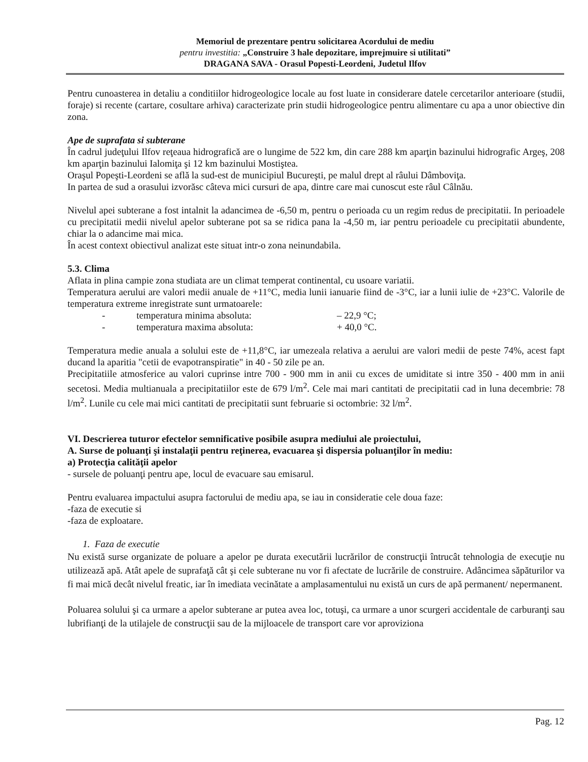Memoriul de prezentare pentru solicitarea Acordului de mediu
pentru investitia: „Construire 3 hale depozitare, imprejmuire si utilitati”
DRAGANA SAVA - Orasul Popesti-Leordeni, Judetul Ilfov
Pentru cunoasterea in detaliu a conditiilor hidrogeologice locale au fost luate in considerare datele cercetarilor anterioare (studii, foraje) si recente (cartare, cosultare arhiva) caracterizate prin studii hidrogeologice pentru alimentare cu apa a unor obiective din zona.
Ape de suprafata si subterane
În cadrul judeţului Ilfov reţeaua hidrografică are o lungime de 522 km, din care 288 km aparţin bazinului hidrografic Argeş, 208 km aparţin bazinului Ialomiţa şi 12 km bazinului Mostiştea.
Oraşul Popeşti-Leordeni se află la sud-est de municipiul Bucureşti, pe malul drept al râului Dâmboviţa.
In partea de sud a orasului izvorăsc câteva mici cursuri de apa, dintre care mai cunoscut este râul Câlnău.
Nivelul apei subterane a fost intalnit la adancimea de -6,50 m, pentru o perioada cu un regim redus de precipitatii. In perioadele cu precipitatii medii nivelul apelor subterane pot sa se ridica pana la -4,50 m, iar pentru perioadele cu precipitatii abundente, chiar la o adancime mai mica.
În acest context obiectivul analizat este situat intr-o zona neinundabila.
5.3. Clima
Aflata in plina campie zona studiata are un climat temperat continental, cu usoare variatii.
Temperatura aerului are valori medii anuale de +11°C, media lunii ianuarie fiind de -3°C, iar a lunii iulie de +23°C. Valorile de temperatura extreme inregistrate sunt urmatoarele:
- temperatura minima absoluta: – 22,9 °C;
- temperatura maxima absoluta: + 40,0 °C.
Temperatura medie anuala a solului este de +11,8°C, iar umezeala relativa a aerului are valori medii de peste 74%, acest fapt ducand la aparitia "cetii de evapotranspiratie" in 40 - 50 zile pe an.
Precipitatiile atmosferice au valori cuprinse intre 700 - 900 mm in anii cu exces de umiditate si intre 350 - 400 mm in anii secetosi. Media multianuala a precipitatiilor este de 679 l/m<sup>2</sup>. Cele mai mari cantitati de precipitatii cad in luna decembrie: 78 l/m<sup>2</sup>. Lunile cu cele mai mici cantitati de precipitatii sunt februarie si octombrie: 32 l/m<sup>2</sup>.
VI. Descrierea tuturor efectelor semnificative posibile asupra mediului ale proiectului,
A. Surse de poluanţi şi instalaţii pentru reţinerea, evacuarea şi dispersia poluanţilor în mediu:
a) Protecţia calităţii apelor
- sursele de poluanţi pentru ape, locul de evacuare sau emisarul.
Pentru evaluarea impactului asupra factorului de mediu apa, se iau in consideratie cele doua faze:
-faza de executie si
-faza de exploatare.
1. Faza de executie
Nu există surse organizate de poluare a apelor pe durata executării lucrărilor de construcţii întrucât tehnologia de execuţie nu utilizează apă. Atât apele de suprafaţă cât şi cele subterane nu vor fi afectate de lucrările de construire. Adâncimea săpăturilor va fi mai mică decât nivelul freatic, iar în imediata vecinătate a amplasamentului nu există un curs de apă permanent/ nepermanent.
Poluarea solului şi ca urmare a apelor subterane ar putea avea loc, totuşi, ca urmare a unor scurgeri accidentale de carburanţi sau lubrifianţi de la utilajele de construcţii sau de la mijloacele de transport care vor aproviziona
Pag. 12